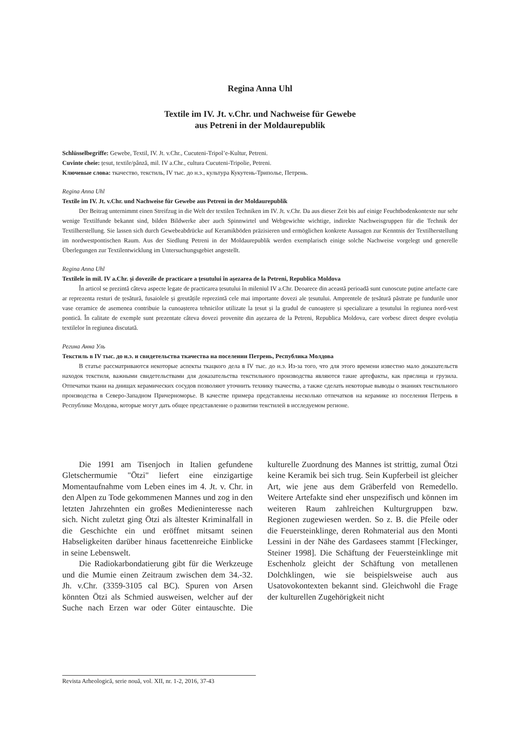Regina Anna Uhl
Textile im IV. Jt. v.Chr. und Nachweise für Gewebe
aus Petreni in der Moldaurepublik
Schlüsselbegriffe: Gewebe, Textil, IV. Jt. v.Chr., Cucuteni-Tripol’e-Kultur, Petreni.
Cuvinte cheie: țesut, textile/pânză, mil. IV a.Chr., cultura Cucuteni-Tripolie, Petreni.
Ключевые слова: ткачество, текстиль, IV тыс. до н.э., культура Кукутень-Триполье, Петрень.
Regina Anna Uhl
Textile im IV. Jt. v.Chr. und Nachweise für Gewebe aus Petreni in der Moldaurepublik
Der Beitrag unternimmt einen Streifzug in die Welt der textilen Techniken im IV. Jt. v.Chr. Da aus dieser Zeit bis auf einige Feuchtbodenkontexte nur sehr wenige Textilfunde bekannt sind, bilden Bildwerke aber auch Spinnwirtel und Webgewichte wichtige, indirekte Nachweisgruppen für die Technik der Textilherstellung. Sie lassen sich durch Gewebeabdrücke auf Keramikböden präzisieren und ermöglichen konkrete Aussagen zur Kenntnis der Textilherstellung im nordwestpontischen Raum. Aus der Siedlung Petreni in der Moldaurepublik werden exemplarisch einige solche Nachweise vorgelegt und generelle Überlegungen zur Textilentwicklung im Untersuchungsgebiet angestellt.
Regina Anna Uhl
Textilele în mil. IV a.Chr. și dovezile de practicare a țesutului în așezarea de la Petreni, Republica Moldova
În articol se prezintă câteva aspecte legate de practicarea țesutului în mileniul IV a.Chr. Deoarece din această perioadă sunt cunoscute puține artefacte care ar reprezenta resturi de țesătură, fusaiolele și greutățile reprezintă cele mai importante dovezi ale țesutului. Amprentele de țesătură păstrate pe fundurile unor vase ceramice de asemenea contribuie la cunoașterea tehnicilor utilizate la țesut și la gradul de cunoaștere și specializare a țesutului în regiunea nord-vest pontică. În calitate de exemple sunt prezentate câteva dovezi provenite din așezarea de la Petreni, Republica Moldova, care vorbesc direct despre evoluția textilelor în regiunea discutată.
Регина Анна Уль
Текстиль в IV тыс. до н.э. и свидетельства ткачества на поселении Петрень, Республика Молдова
В статье рассматриваются некоторые аспекты ткацкого дела в IV тыс. до н.э. Из-за того, что для этого времени известно мало доказательств находок текстиля, важными свидетельствами для доказательства текстильного производства являются такие артефакты, как пряслица и грузила. Отпечатки ткани на днищах керамических сосудов позволяют уточнить технику ткачества, а также сделать некоторые выводы о знаниях текстильного производства в Северо-Западном Причерноморье. В качестве примера представлены несколько отпечатков на керамике из поселения Петрень в Республике Молдова, которые могут дать общее представление о развитии текстилей в исследуемом регионе.
Die 1991 am Tisenjoch in Italien gefundene Gletschermumie "Ötzi" liefert eine einzigartige Momentaufnahme vom Leben eines im 4. Jt. v. Chr. in den Alpen zu Tode gekommenen Mannes und zog in den letzten Jahrzehnten ein großes Medieninteresse nach sich. Nicht zuletzt ging Ötzi als ältester Kriminalfall in die Geschichte ein und eröffnet mitsamt seinen Habseligkeiten darüber hinaus facettenreiche Einblicke in seine Lebenswelt.
Die Radiokarbondatierung gibt für die Werkzeuge und die Mumie einen Zeitraum zwischen dem 34.-32. Jh. v.Chr. (3359-3105 cal BC). Spuren von Arsen könnten Ötzi als Schmied ausweisen, welcher auf der Suche nach Erzen war oder Güter eintauschte. Die kulturelle Zuordnung des Mannes ist strittig, zumal Ötzi keine Keramik bei sich trug. Sein Kupferbeil ist gleicher Art, wie jene aus dem Gräberfeld von Remedello. Weitere Artefakte sind eher unspezifisch und können im weiteren Raum zahlreichen Kulturgruppen bzw. Regionen zugewiesen werden. So z. B. die Pfeile oder die Feuersteinklinge, deren Rohmaterial aus den Monti Lessini in der Nähe des Gardasees stammt [Fleckinger, Steiner 1998]. Die Schäftung der Feuersteinklinge mit Eschenholz gleicht der Schäftung von metallenen Dolchklingen, wie sie beispielsweise auch aus Usatovokontexten bekannt sind. Gleichwohl die Frage der kulturellen Zugehörigkeit nicht
Revista Arheologică, serie nouă, vol. XII, nr. 1-2, 2016, 37-43